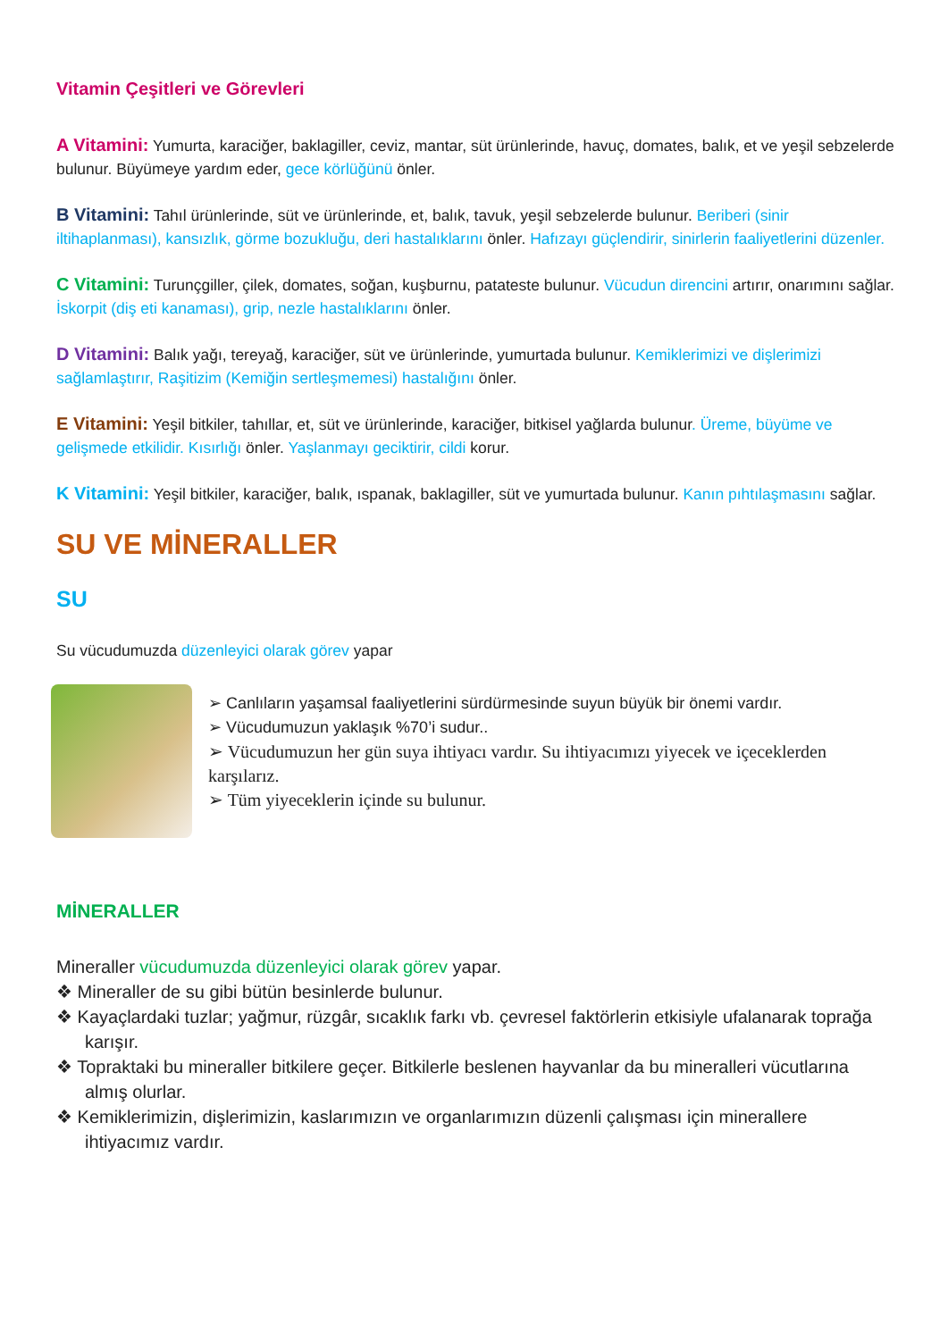Vitamin Çeşitleri ve Görevleri
A Vitamini: Yumurta, karaciğer, baklagiller, ceviz, mantar, süt ürünlerinde, havuç, domates, balık, et ve yeşil sebzelerde bulunur. Büyümeye yardım eder, gece körlüğünü önler.
B Vitamini: Tahıl ürünlerinde, süt ve ürünlerinde, et, balık, tavuk, yeşil sebzelerde bulunur. Beriberi (sinir iltihaplanması), kansızlık, görme bozukluğu, deri hastalıklarını önler. Hafızayı güçlendirir, sinirlerin faaliyetlerini düzenler.
C Vitamini: Turunçgiller, çilek, domates, soğan, kuşburnu, patateste bulunur. Vücudun direncini artırır, onarımını sağlar. İskorpit (diş eti kanaması), grip, nezle hastalıklarını önler.
D Vitamini: Balık yağı, tereyağ, karaciğer, süt ve ürünlerinde, yumurtada bulunur. Kemiklerimizi ve dişlerimizi sağlamlaştırır, Raşitizim (Kemiğin sertleşmemesi) hastalığını önler.
E Vitamini: Yeşil bitkiler, tahıllar, et, süt ve ürünlerinde, karaciğer, bitkisel yağlarda bulunur. Üreme, büyüme ve gelişmede etkilidir. Kısırlığı önler. Yaşlanmayı geciktirir, cildi korur.
K Vitamini: Yeşil bitkiler, karaciğer, balık, ıspanak, baklagiller, süt ve yumurtada bulunur. Kanın pıhtılaşmasını sağlar.
SU VE MİNERALLER
SU
Su vücudumuzda düzenleyici olarak görev yapar
➢ Canlıların yaşamsal faaliyetlerini sürdürmesinde suyun büyük bir önemi vardır.
➢ Vücudumuzun yaklaşık %70’i sudur..
➢ Vücudumuzun her gün suya ihtiyacı vardır. Su ihtiyacımızı yiyecek ve içeceklerden karşılarız.
➢ Tüm yiyeceklerin içinde su bulunur.
MİNERALLER
Mineraller vücudumuzda düzenleyici olarak görev yapar.
❖ Mineraller de su gibi bütün besinlerde bulunur.
❖ Kayaçlardaki tuzlar; yağmur, rüzgâr, sıcaklık farkı vb. çevresel faktörlerin etkisiyle ufalanarak toprağa karışır.
❖ Topraktaki bu mineraller bitkilere geçer. Bitkilerle beslenen hayvanlar da bu mineralleri vücutlarına almış olurlar.
❖ Kemiklerimizin, dişlerimizin, kaslarımızın ve organlarımızın düzenli çalışması için minerallere ihtiyacımız vardır.